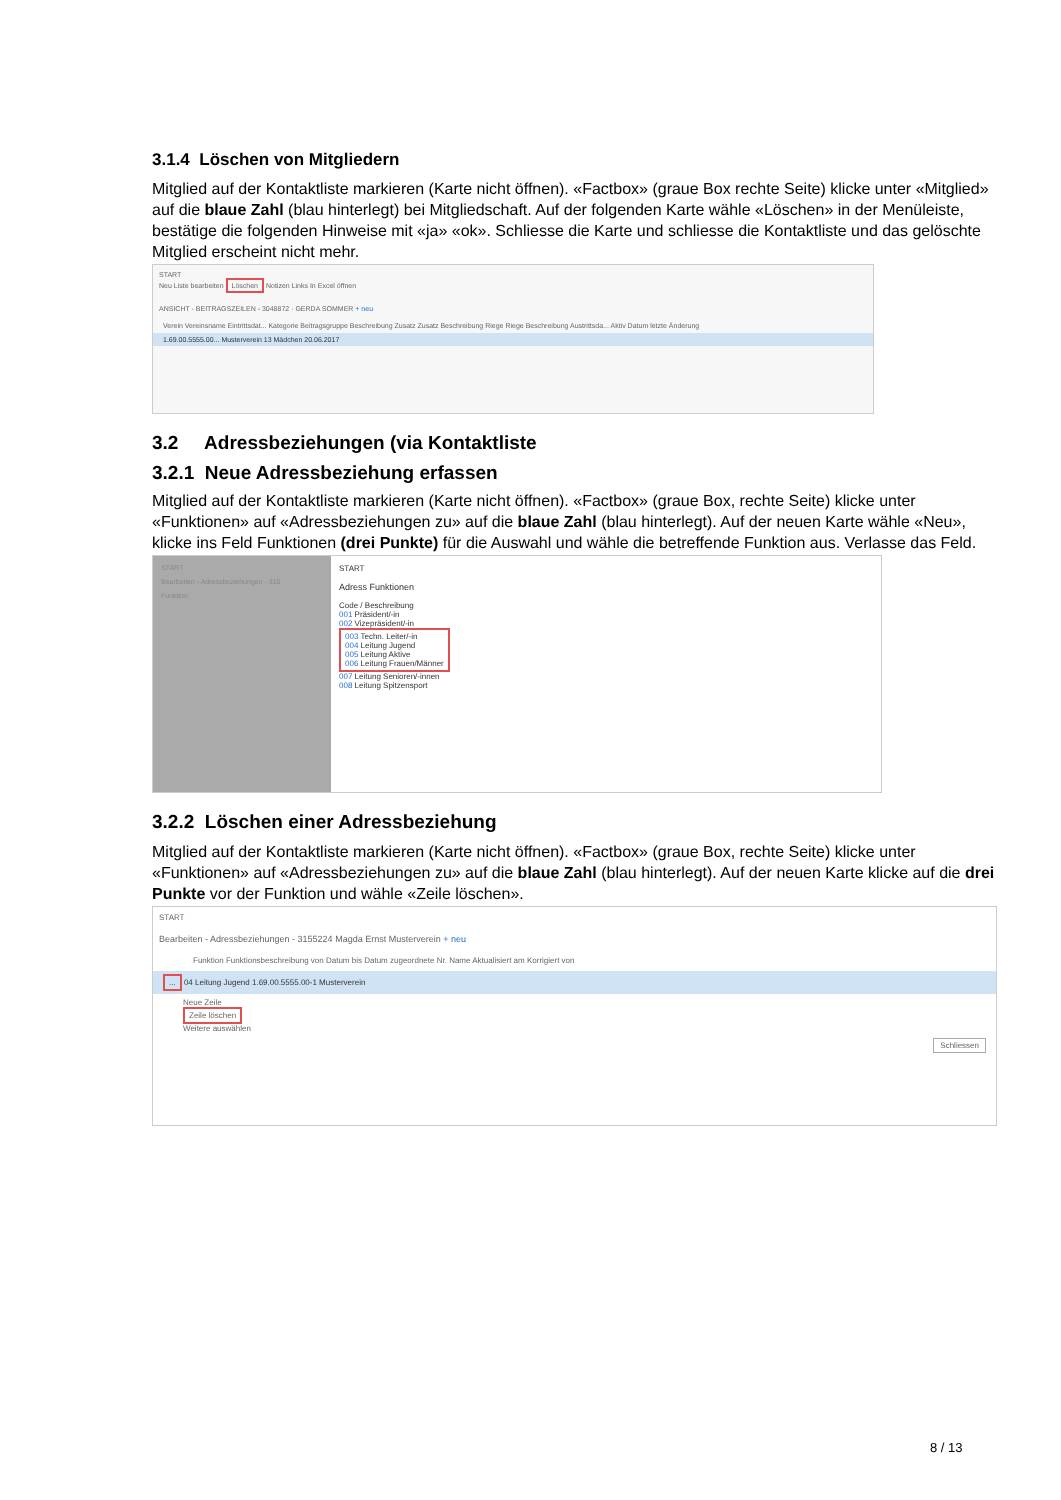3.1.4 Löschen von Mitgliedern
Mitglied auf der Kontaktliste markieren (Karte nicht öffnen). «Factbox» (graue Box rechte Seite) klicke unter «Mitglied» auf die blaue Zahl (blau hinterlegt) bei Mitgliedschaft. Auf der folgenden Karte wähle «Löschen» in der Menüleiste, bestätige die folgenden Hinweise mit «ja» «ok». Schliesse die Karte und schliesse die Kontaktliste und das gelöschte Mitglied erscheint nicht mehr.
START
Neu Liste bearbeiten Löschen Notizen Links In Excel öffnen
ANSICHT - BEITRAGSZEILEN - 3048872 · GERDA SOMMER + neu
Verein Vereinsname Eintrittsdat... Kategorie Beitragsgruppe Beschreibung Zusatz Zusatz Beschreibung Riege Riege Beschreibung Austrittsda... Aktiv Datum letzte Änderung
1.69.00.5555.00... Musterverein 13 Mädchen 20.06.2017
3.2 Adressbeziehungen (via Kontaktliste
3.2.1 Neue Adressbeziehung erfassen
Mitglied auf der Kontaktliste markieren (Karte nicht öffnen). «Factbox» (graue Box, rechte Seite) klicke unter «Funktionen» auf «Adressbeziehungen zu» auf die blaue Zahl (blau hinterlegt). Auf der neuen Karte wähle «Neu», klicke ins Feld Funktionen (drei Punkte) für die Auswahl und wähle die betreffende Funktion aus. Verlasse das Feld.
START
Bearbeiten - Adressbeziehungen - 315
Funktion
START
Adress Funktionen
Code / Beschreibung
001 Präsident/-in
002 Vizepräsident/-in
003 Techn. Leiter/-in
004 Leitung Jugend
005 Leitung Aktive
006 Leitung Frauen/Männer
007 Leitung Senioren/-innen
008 Leitung Spitzensport
3.2.2 Löschen einer Adressbeziehung
Mitglied auf der Kontaktliste markieren (Karte nicht öffnen). «Factbox» (graue Box, rechte Seite) klicke unter «Funktionen» auf «Adressbeziehungen zu» auf die blaue Zahl (blau hinterlegt). Auf der neuen Karte klicke auf die drei Punkte vor der Funktion und wähle «Zeile löschen».
START
Bearbeiten - Adressbeziehungen - 3155224 Magda Ernst Musterverein + neu
Funktion Funktionsbeschreibung von Datum bis Datum zugeordnete Nr. Name Aktualisiert am Korrigiert von
... 04 Leitung Jugend 1.69.00.5555.00-1 Musterverein
Neue Zeile
Zeile löschen
Weitere auswählen
Schliessen
8 / 13